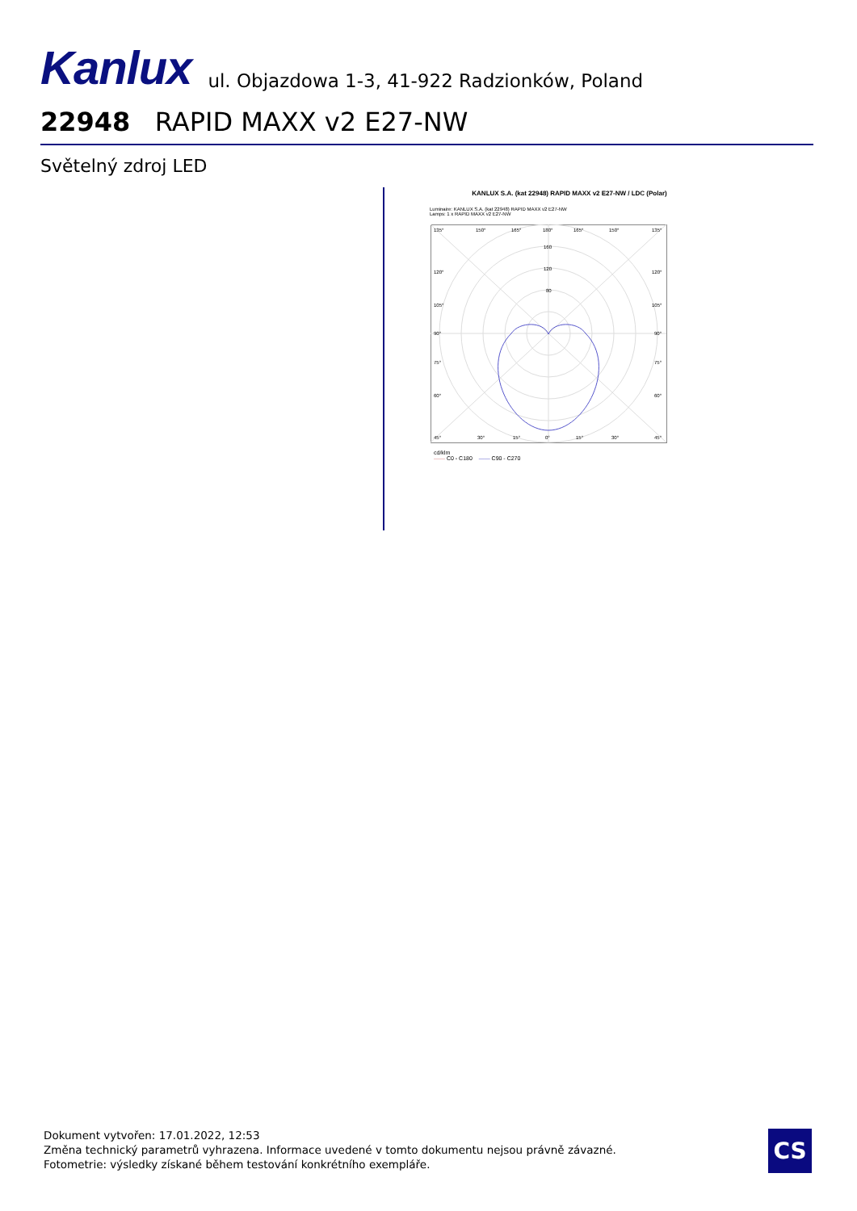Kanlux ul. Objazdowa 1-3, 41-922 Radzionków, Poland
22948 RAPID MAXX v2 E27-NW
Světelný zdroj LED
KANLUX S.A. (kat 22948) RAPID MAXX v2 E27-NW / LDC (Polar)
Luminaire: KANLUX S.A. (kat 22948) RAPID MAXX v2 E27-NW
Lamps: 1 x RAPID MAXX v2 E27-NW
135°
150°
165°
180°
165°
150°
135°
160
120
80
120°
120°
105°
105°
90°
90°
75°
75°
60°
60°
45°
30°
15°
0°
15°
30°
45°
cd/klm
—— C0 - C180 —— C90 - C270
Dokument vytvořen: 17.01.2022, 12:53
Změna technický parametrů vyhrazena. Informace uvedené v tomto dokumentu nejsou právně závazné.
Fotometrie: výsledky získané během testování konkrétního exempláře.
CS